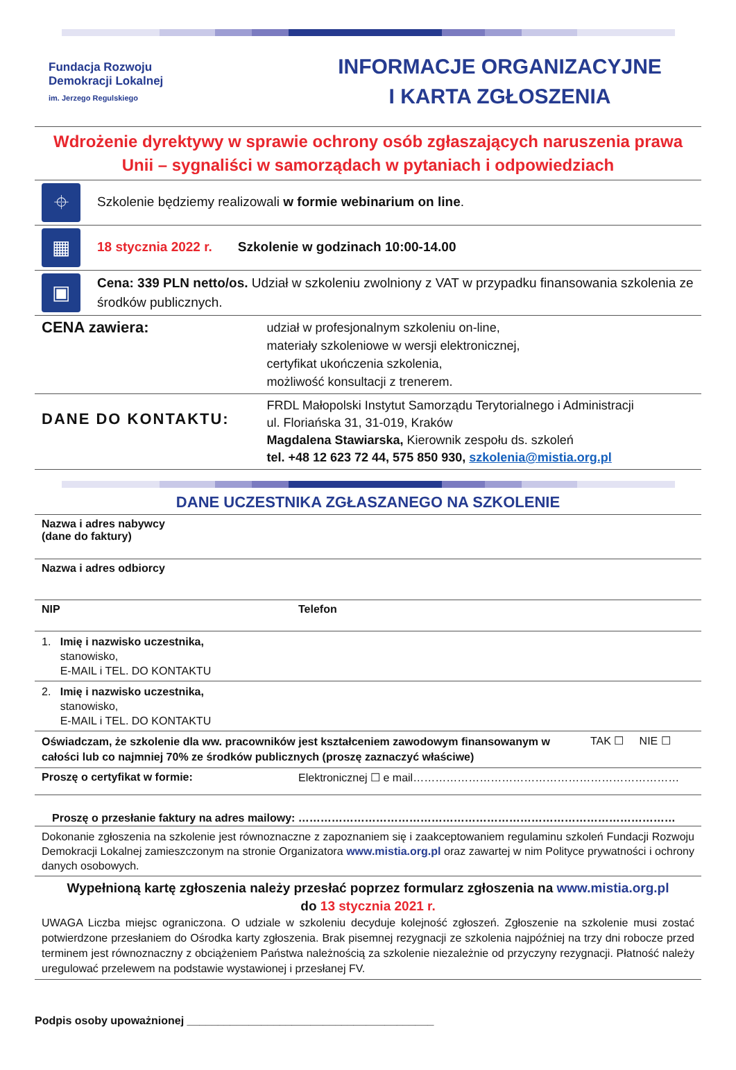Fundacja Rozwoju
Demokracji Lokalnej
im. Jerzego Regulskiego
INFORMACJE ORGANIZACYJNE
I KARTA ZGŁOSZENIA
| Wdrożenie dyrektywy w sprawie ochrony osób zgłaszających naruszenia prawa Unii – sygnaliści w samorządach w pytaniach i odpowiedziach | | |
| ⌖ | Szkolenie będziemy realizowali w formie webinarium on line . | |
| ▦ | 18 stycznia 2022 r. Szkolenie w godzinach 10:00-14.00 | |
| ▣ | Cena: 339 PLN netto/os. Udział w szkoleniu zwolniony z VAT w przypadku finansowania szkolenia ze środków publicznych. | |
| CENA zawiera: | | udział w profesjonalnym szkoleniu on-line, materiały szkoleniowe w wersji elektronicznej, certyfikat ukończenia szkolenia, możliwość konsultacji z trenerem. |
| DANE DO KONTAKTU: | | FRDL Małopolski Instytut Samorządu Terytorialnego i Administracji ul. Floriańska 31, 31-019, Kraków Magdalena Stawiarska, Kierownik zespołu ds. szkoleń tel. +48 12 623 72 44, 575 850 930, szkolenia@mistia.org.pl |
DANE UCZESTNIKA ZGŁASZANEGO NA SZKOLENIE
| Nazwa i adres nabywcy (dane do faktury) | | |
| Nazwa i adres odbiorcy | | |
| NIP | Telefon | |
| 1. Imię i nazwisko uczestnika, stanowisko, E-MAIL i TEL. DO KONTAKTU | | |
| 2. Imię i nazwisko uczestnika, stanowisko, E-MAIL i TEL. DO KONTAKTU | | |
| Oświadczam, że szkolenie dla ww. pracowników jest kształceniem zawodowym finansowanym w całości lub co najmniej 70% ze środków publicznych (proszę zaznaczyć właściwe) | | TAK ☐ NIE ☐ |
| Proszę o certyfikat w formie: | Elektronicznej ☐ e mail……………………………………………………………… | |
| Proszę o przesłanie faktury na adres mailowy: ………………………………………………………………………………………… | | |
| Dokonanie zgłoszenia na szkolenie jest równoznaczne z zapoznaniem się i zaakceptowaniem regulaminu szkoleń Fundacji Rozwoju Demokracji Lokalnej zamieszczonym na stronie Organizatora www.mistia.org.pl oraz zawartej w nim Polityce prywatności i ochrony danych osobowych. | | |
| Wypełnioną kartę zgłoszenia należy przesłać poprzez formularz zgłoszenia na www.mistia.org.pl do 13 stycznia 2021 r. UWAGA Liczba miejsc ograniczona. O udziale w szkoleniu decyduje kolejność zgłoszeń. Zgłoszenie na szkolenie musi zostać potwierdzone przesłaniem do Ośrodka karty zgłoszenia. Brak pisemnej rezygnacji ze szkolenia najpóźniej na trzy dni robocze przed terminem jest równoznaczny z obciążeniem Państwa należnością za szkolenie niezależnie od przyczyny rezygnacji. Płatność należy uregulować przelewem na podstawie wystawionej i przesłanej FV. | | |
Podpis osoby upoważnionej ________________________________________